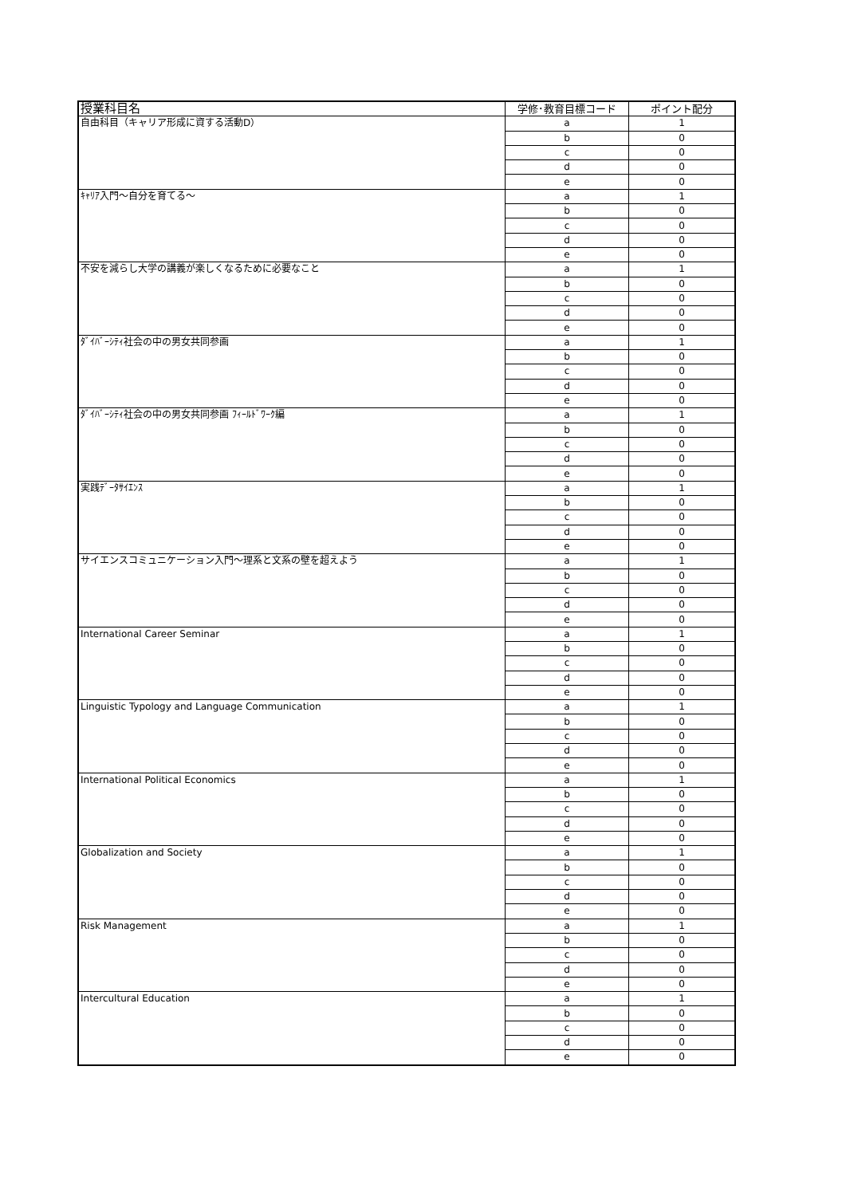| 授業科目名 | 学修･教育目標コード | ポイント配分 |
| --- | --- | --- |
| 自由科目（キャリア形成に資する活動D） | a | 1 |
| | b | 0 |
| | c | 0 |
| | d | 0 |
| | e | 0 |
| ｷｬﾘｱ入門～自分を育てる～ | a | 1 |
| | b | 0 |
| | c | 0 |
| | d | 0 |
| | e | 0 |
| 不安を減らし大学の講義が楽しくなるために必要なこと | a | 1 |
| | b | 0 |
| | c | 0 |
| | d | 0 |
| | e | 0 |
| ﾀﾞｲﾊﾞｰｼﾃｨ社会の中の男女共同参画 | a | 1 |
| | b | 0 |
| | c | 0 |
| | d | 0 |
| | e | 0 |
| ﾀﾞｲﾊﾞｰｼﾃｨ社会の中の男女共同参画 ﾌｨｰﾙﾄﾞﾜｰｸ編 | a | 1 |
| | b | 0 |
| | c | 0 |
| | d | 0 |
| | e | 0 |
| 実践ﾃﾞｰﾀｻｲｴﾝｽ | a | 1 |
| | b | 0 |
| | c | 0 |
| | d | 0 |
| | e | 0 |
| サイエンスコミュニケーション入門～理系と文系の壁を超えよう | a | 1 |
| | b | 0 |
| | c | 0 |
| | d | 0 |
| | e | 0 |
| International Career Seminar | a | 1 |
| | b | 0 |
| | c | 0 |
| | d | 0 |
| | e | 0 |
| Linguistic Typology and Language Communication | a | 1 |
| | b | 0 |
| | c | 0 |
| | d | 0 |
| | e | 0 |
| International Political Economics | a | 1 |
| | b | 0 |
| | c | 0 |
| | d | 0 |
| | e | 0 |
| Globalization and Society | a | 1 |
| | b | 0 |
| | c | 0 |
| | d | 0 |
| | e | 0 |
| Risk Management | a | 1 |
| | b | 0 |
| | c | 0 |
| | d | 0 |
| | e | 0 |
| Intercultural Education | a | 1 |
| | b | 0 |
| | c | 0 |
| | d | 0 |
| | e | 0 |